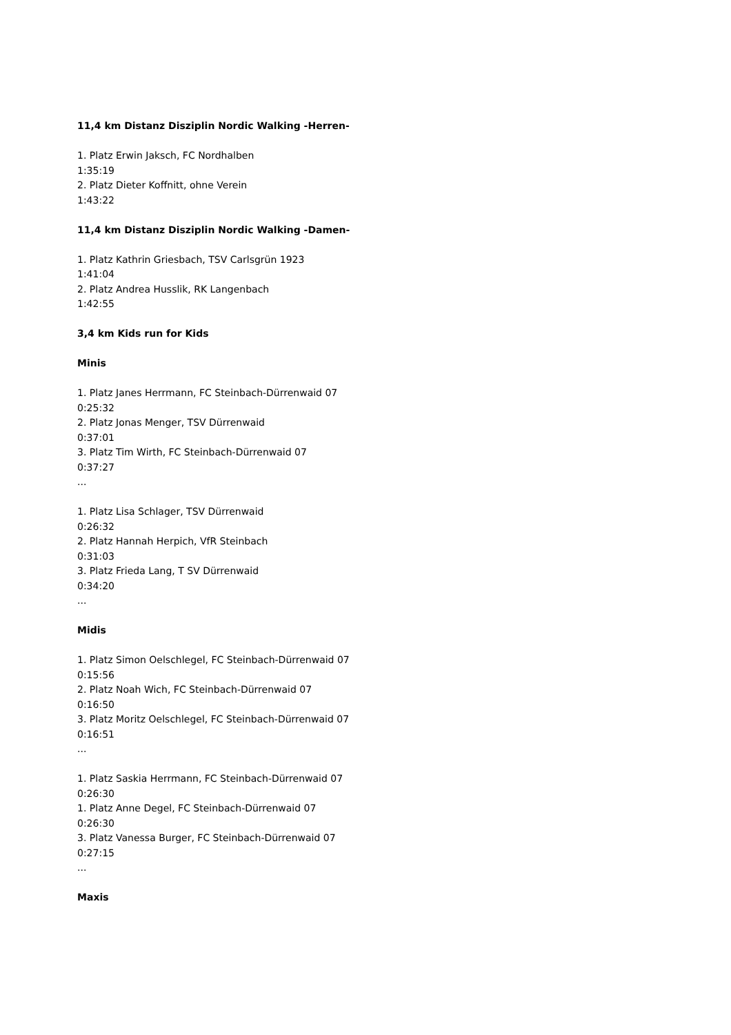11,4 km Distanz Disziplin Nordic Walking -Herren-
1. Platz Erwin Jaksch, FC Nordhalben
1:35:19
2. Platz Dieter Koffnitt, ohne Verein
1:43:22
11,4 km Distanz Disziplin Nordic Walking -Damen-
1. Platz Kathrin Griesbach, TSV Carlsgrün 1923
1:41:04
2. Platz Andrea Husslik, RK Langenbach
1:42:55
3,4 km Kids run for Kids
Minis
1. Platz Janes Herrmann, FC Steinbach-Dürrenwaid 07
0:25:32
2. Platz Jonas Menger, TSV Dürrenwaid
0:37:01
3. Platz Tim Wirth, FC Steinbach-Dürrenwaid 07
0:37:27
...
1. Platz Lisa Schlager, TSV Dürrenwaid
0:26:32
2. Platz Hannah Herpich, VfR Steinbach
0:31:03
3. Platz Frieda Lang, T SV Dürrenwaid
0:34:20
...
Midis
1. Platz Simon Oelschlegel, FC Steinbach-Dürrenwaid 07
0:15:56
2. Platz Noah Wich, FC Steinbach-Dürrenwaid 07
0:16:50
3. Platz Moritz Oelschlegel, FC Steinbach-Dürrenwaid 07
0:16:51
...
1. Platz Saskia Herrmann, FC Steinbach-Dürrenwaid 07
0:26:30
1. Platz Anne Degel, FC Steinbach-Dürrenwaid 07
0:26:30
3. Platz Vanessa Burger, FC Steinbach-Dürrenwaid 07
0:27:15
...
Maxis